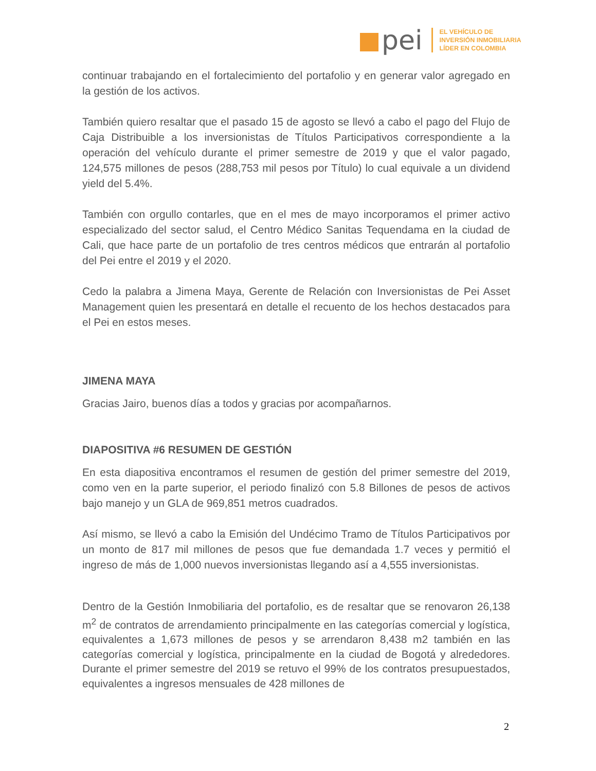pei
EL VEHÍCULO DE
INVERSIÓN INMOBILIARIA
LÍDER EN COLOMBIA
continuar trabajando en el fortalecimiento del portafolio y en generar valor agregado en la gestión de los activos.
También quiero resaltar que el pasado 15 de agosto se llevó a cabo el pago del Flujo de Caja Distribuible a los inversionistas de Títulos Participativos correspondiente a la operación del vehículo durante el primer semestre de 2019 y que el valor pagado, 124,575 millones de pesos (288,753 mil pesos por Título) lo cual equivale a un dividend yield del 5.4%.
También con orgullo contarles, que en el mes de mayo incorporamos el primer activo especializado del sector salud, el Centro Médico Sanitas Tequendama en la ciudad de Cali, que hace parte de un portafolio de tres centros médicos que entrarán al portafolio del Pei entre el 2019 y el 2020.
Cedo la palabra a Jimena Maya, Gerente de Relación con Inversionistas de Pei Asset Management quien les presentará en detalle el recuento de los hechos destacados para el Pei en estos meses.
JIMENA MAYA
Gracias Jairo, buenos días a todos y gracias por acompañarnos.
DIAPOSITIVA #6 RESUMEN DE GESTIÓN
En esta diapositiva encontramos el resumen de gestión del primer semestre del 2019, como ven en la parte superior, el periodo finalizó con 5.8 Billones de pesos de activos bajo manejo y un GLA de 969,851 metros cuadrados.
Así mismo, se llevó a cabo la Emisión del Undécimo Tramo de Títulos Participativos por un monto de 817 mil millones de pesos que fue demandada 1.7 veces y permitió el ingreso de más de 1,000 nuevos inversionistas llegando así a 4,555 inversionistas.
Dentro de la Gestión Inmobiliaria del portafolio, es de resaltar que se renovaron 26,138 m<sup>2</sup> de contratos de arrendamiento principalmente en las categorías comercial y logística, equivalentes a 1,673 millones de pesos y se arrendaron 8,438 m2 también en las categorías comercial y logística, principalmente en la ciudad de Bogotá y alrededores. Durante el primer semestre del 2019 se retuvo el 99% de los contratos presupuestados, equivalentes a ingresos mensuales de 428 millones de
2